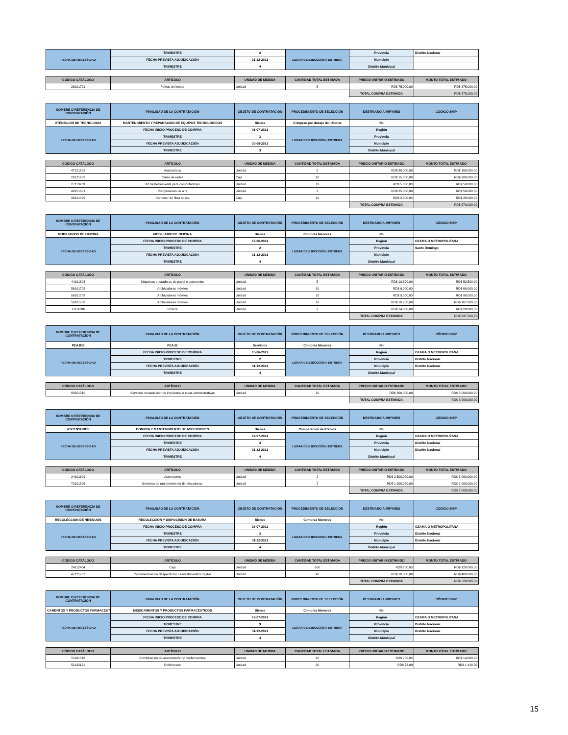| FECHA DE NECESSIDAD | TRIMESTRE | 2 | LUGAR DE EJECUCIÓN / ENTREGA | Provincia | Distrito Nacional |
| | FECHA PREVISTA ADJUDICACIÓN | 31-12-2021 | | Municipio | |
| | TRIMESTRE | 4 | | Distrito Municipal | |
| CÓDIGO CATÁLOGO | ARTÍCULO | UNIDAD DE MEDIDA | CANTIDAD TOTAL ESTIMADA | PRECIO UNITARIO ESTIMADO | MONTO TOTAL ESTIMADO |
| --- | --- | --- | --- | --- | --- |
| 26101721 | Poleas del motor | Unidad | 5 | RD$ 75.000,00 | RD$ 375.000,00 |
| | | | | TOTAL COMPRA ESTIMADA | RD$ 375.000,00 |
| NOMBRE O REFERENCIA DE CONTRATACIÓN | FINALIDAD DE LA CONTRATACIÓN | OBJETO DE CONTRATACIÓN | PROCEDIMIENTO DE SELECCIÓN | DESTINADO A MIPYMES | CÓDIGO SNIP |
| UTENSILIOS DE TECNOLOGIA | MANTENIMIENTO Y REPARACION DE EQUIPOS TECNOLOGICOS | Bienes | Compras por debajo del Umbral | No | |
| FECHA DE NECESSIDAD | FECHA INICIO PROCESO DE COMPRA | 01-07-2021 | LUGAR DE EJECUCIÓN / ENTREGA | Región | |
| | TRIMESTRE | 3 | | Provincia | |
| | FECHA PREVISTA ADJUDICACIÓN | 30-09-2021 | | Municipio | |
| | TRIMESTRE | 3 | | Distrito Municipal | |
| CÓDIGO CATÁLOGO | ARTÍCULO | UNIDAD DE MEDIDA | CANTIDAD TOTAL ESTIMADA | PRECIO UNITARIO ESTIMADO | MONTO TOTAL ESTIMADO |
| --- | --- | --- | --- | --- | --- |
| 47121602 | Aspiradoras | Unidad | 5 | RD$ 30.000,00 | RD$ 150.000,00 |
| 26121609 | Cable de redes | Caja | 20 | RD$ 15.000,00 | RD$ 300.000,00 |
| 27113203 | Kit de herramienta para computadores | Unidad | 10 | RD$ 5.000,00 | RD$ 50.000,00 |
| 40151601 | Compresores de aire | Unidad | 2 | RD$ 25.000,00 | RD$ 50.000,00 |
| 39121429 | Conector de fibra óptica | Caja | 10 | RD$ 2.000,00 | RD$ 20.000,00 |
| | | | | TOTAL COMPRA ESTIMADA | RD$ 570.000,00 |
| NOMBRE O REFERENCIA DE CONTRATACIÓN | FINALIDAD DE LA CONTRATACIÓN | OBJETO DE CONTRATACIÓN | PROCEDIMIENTO DE SELECCIÓN | DESTINADO A MIPYMES | CÓDIGO SNIP |
| MOBILIARIOS DE OFICINA | MOBILIARIO DE OFICINA | Bienes | Compras Menores | No | |
| FECHA DE NECESSIDAD | FECHA INICIO PROCESO DE COMPRA | 15-06-2021 | LUGAR DE EJECUCIÓN / ENTREGA | Región | OZAMA O METROPOLITANA |
| | TRIMESTRE | 2 | | Provincia | Santo Domingo |
| | FECHA PREVISTA ADJUDICACIÓN | 31-12-2021 | | Municipio | |
| | TRIMESTRE | 4 | | Distrito Municipal | |
| CÓDIGO CATÁLOGO | ARTÍCULO | UNIDAD DE MEDIDA | CANTIDAD TOTAL ESTIMADA | PRECIO UNITARIO ESTIMADO | MONTO TOTAL ESTIMADO |
| --- | --- | --- | --- | --- | --- |
| 44101603 | Máquinas trituradoras de papel o accesorios | Unidad | 5 | RD$ 10.500,00 | RD$ 52.500,00 |
| 56101708 | Archivadores móviles | Unidad | 10 | RD$ 6.000,00 | RD$ 60.000,00 |
| 56101708 | Archivadores móviles | Unidad | 10 | RD$ 9.000,00 | RD$ 90.000,00 |
| 56101708 | Archivadores móviles | Unidad | 10 | RD$ 10.700,00 | RD$ 107.000,00 |
| 11111606 | Pizarra | Unidad | 2 | RD$ 14.000,00 | RD$ 28.000,00 |
| | | | | TOTAL COMPRA ESTIMADA | RD$ 337.500,00 |
| NOMBRE O REFERENCIA DE CONTRATACIÓN | FINALIDAD DE LA CONTRATACIÓN | OBJETO DE CONTRATACIÓN | PROCEDIMIENTO DE SELECCIÓN | DESTINADO A MIPYMES | CÓDIGO SNIP |
| PEAJES | PEAJE | Servicios | Compras Menores | No | |
| FECHA DE NECESSIDAD | FECHA INICIO PROCESO DE COMPRA | 15-06-2021 | LUGAR DE EJECUCIÓN / ENTREGA | Región | OZAMA O METROPOLITANA |
| | TRIMESTRE | 2 | | Provincia | Distrito Nacional |
| | FECHA PREVISTA ADJUDICACIÓN | 31-12-2021 | | Municipio | Distrito Nacional |
| | TRIMESTRE | 4 | | Distrito Municipal | |
| CÓDIGO CATÁLOGO | ARTÍCULO | UNIDAD DE MEDIDA | CANTIDAD TOTAL ESTIMADA | PRECIO UNITARIO ESTIMADO | MONTO TOTAL ESTIMADO |
| --- | --- | --- | --- | --- | --- |
| 93151510 | Servicios recaudación de impuestos o tasas administrativas | Unidad | 10 | RD$ 300.000,00 | RD$ 3.000.000,00 |
| | | | | TOTAL COMPRA ESTIMADA | RD$ 3.000.000,00 |
| NOMBRE O REFERENCIA DE CONTRATACIÓN | FINALIDAD DE LA CONTRATACIÓN | OBJETO DE CONTRATACIÓN | PROCEDIMIENTO DE SELECCIÓN | DESTINADO A MIPYMES | CÓDIGO SNIP |
| ASCENSORES | COMPRA Y MANTENIMIENTO DE ASCENSORES | Bienes | Comparacion de Precios | No | |
| FECHA DE NECESSIDAD | FECHA INICIO PROCESO DE COMPRA | 16-07-2021 | LUGAR DE EJECUCIÓN / ENTREGA | Región | OZAMA O METROPOLITANA |
| | TRIMESTRE | 3 | | Provincia | Distrito Nacional |
| | FECHA PREVISTA ADJUDICACIÓN | 31-12-2021 | | Municipio | Distrito Nacional |
| | TRIMESTRE | 4 | | Distrito Municipal | |
| CÓDIGO CATÁLOGO | ARTÍCULO | UNIDAD DE MEDIDA | CANTIDAD TOTAL ESTIMADA | PRECIO UNITARIO ESTIMADO | MONTO TOTAL ESTIMADO |
| --- | --- | --- | --- | --- | --- |
| 24101601 | Ascensores | Unidad | 2 | RD$ 2.500.000,00 | RD$ 5.000.000,00 |
| 72101506 | Servicios de mantenimiento de elevadores. | Unidad | 2 | RD$ 1.000.000,00 | RD$ 2.000.000,00 |
| | | | | TOTAL COMPRA ESTIMADA | RD$ 7.000.000,00 |
| NOMBRE O REFERENCIA DE CONTRATACIÓN | FINALIDAD DE LA CONTRATACIÓN | OBJETO DE CONTRATACIÓN | PROCEDIMIENTO DE SELECCIÓN | DESTINADO A MIPYMES | CÓDIGO SNIP |
| RECOLECCION DE RESIDUOS | RECOLECCION Y DISPOCISION DE BASURA | Bienes | Compras Menores | No | |
| FECHA DE NECESSIDAD | FECHA INICIO PROCESO DE COMPRA | 16-07-2021 | LUGAR DE EJECUCIÓN / ENTREGA | Región | OZAMA O METROPOLITANA |
| | TRIMESTRE | 3 | | Provincia | Distrito Nacional |
| | FECHA PREVISTA ADJUDICACIÓN | 31-12-2021 | | Municipio | Distrito Nacional |
| | TRIMESTRE | 4 | | Distrito Municipal | |
| CÓDIGO CATÁLOGO | ARTÍCULO | UNIDAD DE MEDIDA | CANTIDAD TOTAL ESTIMADA | PRECIO UNITARIO ESTIMADO | MONTO TOTAL ESTIMADO |
| --- | --- | --- | --- | --- | --- |
| 24112404 | Caja | Unidad | 600 | RD$ 200,00 | RD$ 120.000,00 |
| 47121702 | Contenedores de desperdicios o revestimientos rígidos | Unidad | 40 | RD$ 10.000,00 | RD$ 400.000,00 |
| | | | | TOTAL COMPRA ESTIMADA | RD$ 520.000,00 |
| NOMBRE O REFERENCIA DE CONTRATACIÓN | FINALIDAD DE LA CONTRATACIÓN | OBJETO DE CONTRATACIÓN | PROCEDIMIENTO DE SELECCIÓN | DESTINADO A MIPYMES | CÓDIGO SNIP |
| CAMENTOS Y PRODUCTOS FARMACEUT | MEDICAMENTOS Y PRODUCTOS FARMACEUTICOS | Bienes | Compras Menores | No | |
| FECHA DE NECESSIDAD | FECHA INICIO PROCESO DE COMPRA | 15-07-2021 | LUGAR DE EJECUCIÓN / ENTREGA | Región | OZAMA O METROPOLITANA |
| | TRIMESTRE | 3 | | Provincia | Distrito Nacional |
| | FECHA PREVISTA ADJUDICACIÓN | 31-12-2021 | | Municipio | Distrito Nacional |
| | TRIMESTRE | 4 | | Distrito Municipal | |
| CÓDIGO CATÁLOGO | ARTÍCULO | UNIDAD DE MEDIDA | CANTIDAD TOTAL ESTIMADA | PRECIO UNITARIO ESTIMADO | MONTO TOTAL ESTIMADO |
| --- | --- | --- | --- | --- | --- |
| 51161812 | Combinación de acetaminofen y clorfeniramina | Unidad | 20 | RD$ 700,00 | RD$ 14.000,00 |
| 51142121 | Diclofenaco | Unidad | 20 | RD$ 72,00 | RD$ 1.440,00 |
15